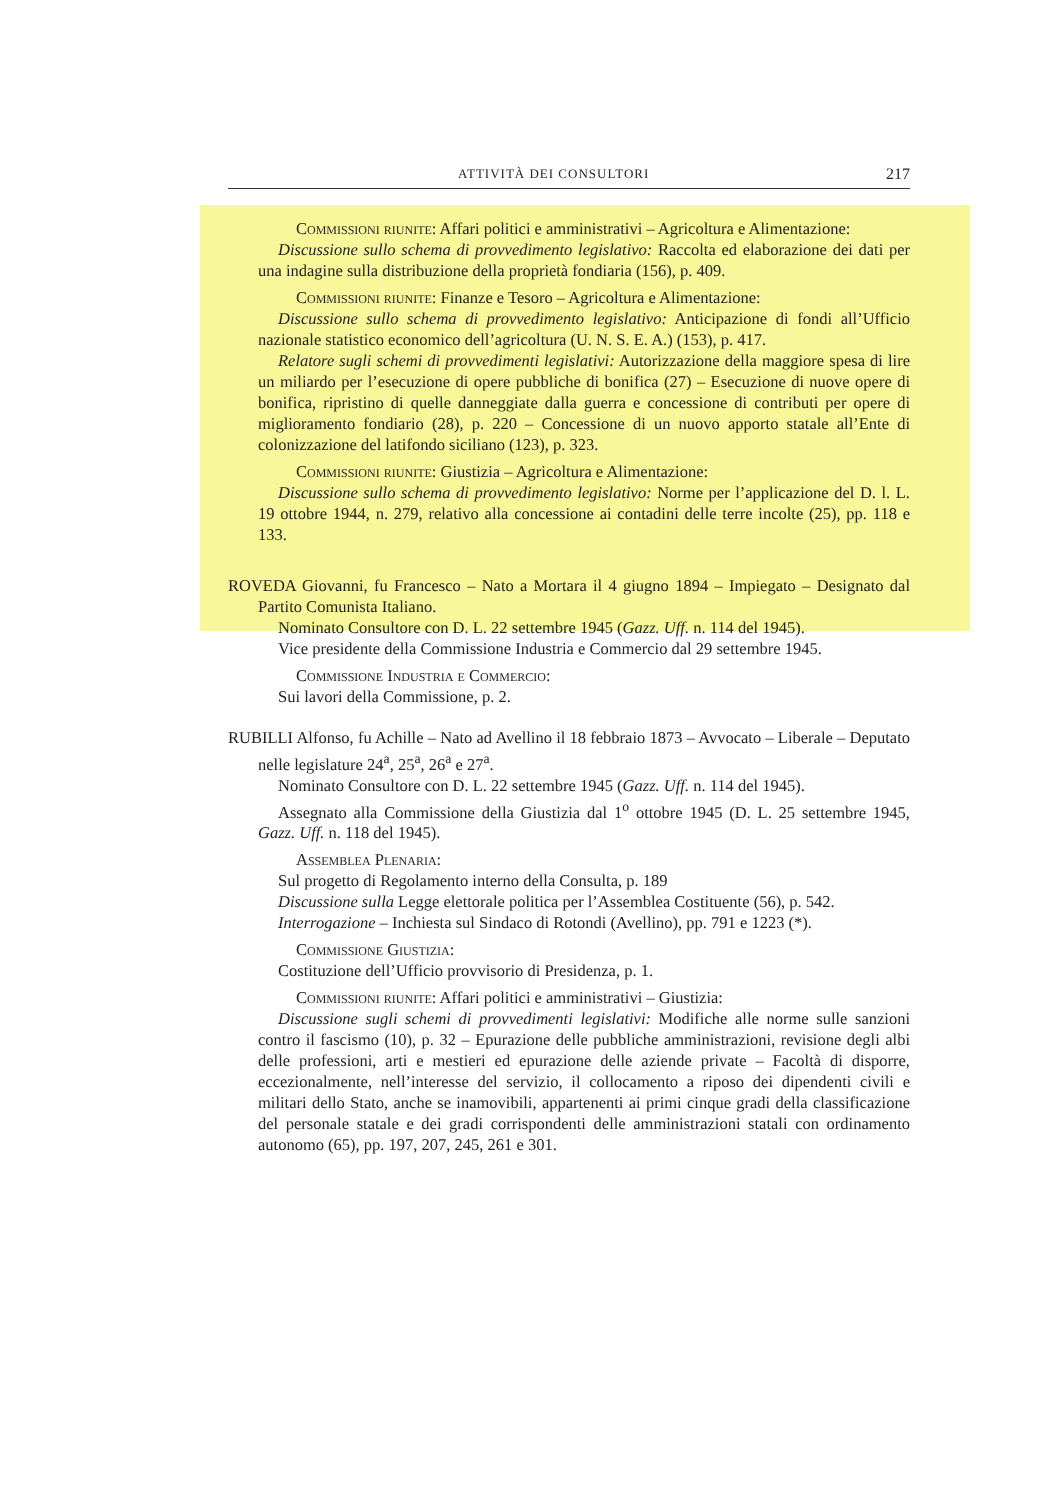ATTIVITÀ DEI CONSULTORI 217
Commissioni riunite: Affari politici e amministrativi – Agricoltura e Alimentazione:
Discussione sullo schema di provvedimento legislativo: Raccolta ed elaborazione dei dati per una indagine sulla distribuzione della proprietà fondiaria (156), p. 409.
Commissioni riunite: Finanze e Tesoro – Agricoltura e Alimentazione:
Discussione sullo schema di provvedimento legislativo: Anticipazione di fondi all’Ufficio nazionale statistico economico dell’agricoltura (U. N. S. E. A.) (153), p. 417.
Relatore sugli schemi di provvedimenti legislativi: Autorizzazione della maggiore spesa di lire un miliardo per l’esecuzione di opere pubbliche di bonifica (27) – Esecuzione di nuove opere di bonifica, ripristino di quelle danneggiate dalla guerra e concessione di contributi per opere di miglioramento fondiario (28), p. 220 – Concessione di un nuovo apporto statale all’Ente di colonizzazione del latifondo siciliano (123), p. 323.
Commissioni riunite: Giustizia – Agricoltura e Alimentazione:
Discussione sullo schema di provvedimento legislativo: Norme per l’applicazione del D. l. L. 19 ottobre 1944, n. 279, relativo alla concessione ai contadini delle terre incolte (25), pp. 118 e 133.
ROVEDA Giovanni, fu Francesco – Nato a Mortara il 4 giugno 1894 – Impiegato – Designato dal Partito Comunista Italiano.
Nominato Consultore con D. L. 22 settembre 1945 (Gazz. Uff. n. 114 del 1945).
Vice presidente della Commissione Industria e Commercio dal 29 settembre 1945.
Commissione Industria e Commercio:
Sui lavori della Commissione, p. 2.
RUBILLI Alfonso, fu Achille – Nato ad Avellino il 18 febbraio 1873 – Avvocato – Liberale – Deputato nelle legislature 24<sup>a</sup>, 25<sup>a</sup>, 26<sup>a</sup> e 27<sup>a</sup>.
Nominato Consultore con D. L. 22 settembre 1945 (Gazz. Uff. n. 114 del 1945).
Assegnato alla Commissione della Giustizia dal 1<sup>o</sup> ottobre 1945 (D. L. 25 settembre 1945, Gazz. Uff. n. 118 del 1945).
Assemblea Plenaria:
Sul progetto di Regolamento interno della Consulta, p. 189
Discussione sulla Legge elettorale politica per l’Assemblea Costituente (56), p. 542.
Interrogazione – Inchiesta sul Sindaco di Rotondi (Avellino), pp. 791 e 1223 (*).
Commissione Giustizia:
Costituzione dell’Ufficio provvisorio di Presidenza, p. 1.
Commissioni riunite: Affari politici e amministrativi – Giustizia:
Discussione sugli schemi di provvedimenti legislativi: Modifiche alle norme sulle sanzioni contro il fascismo (10), p. 32 – Epurazione delle pubbliche amministrazioni, revisione degli albi delle professioni, arti e mestieri ed epurazione delle aziende private – Facoltà di disporre, eccezionalmente, nell’interesse del servizio, il collocamento a riposo dei dipendenti civili e militari dello Stato, anche se inamovibili, appartenenti ai primi cinque gradi della classificazione del personale statale e dei gradi corrispondenti delle amministrazioni statali con ordinamento autonomo (65), pp. 197, 207, 245, 261 e 301.